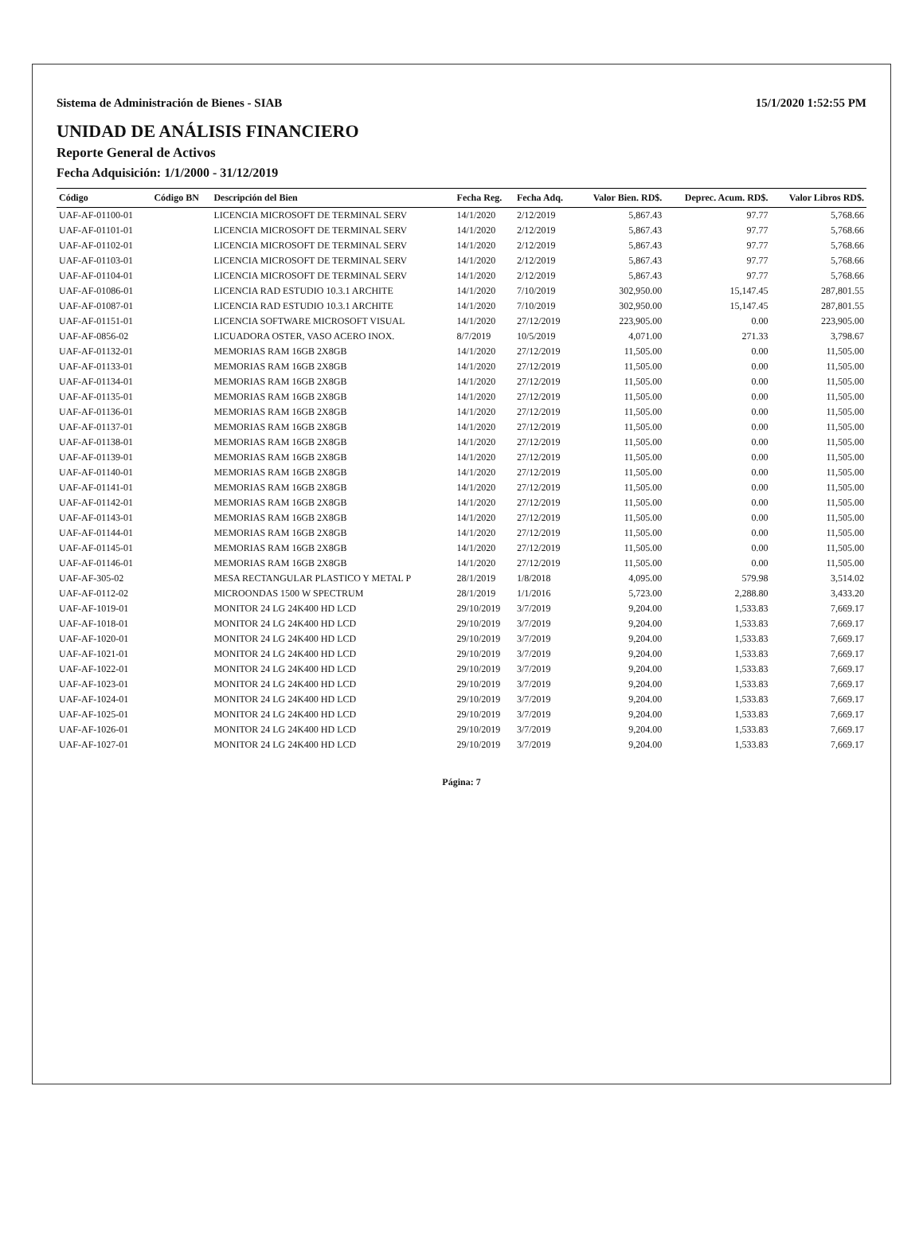Sistema de Administración de Bienes - SIAB 15/1/2020 1:52:55 PM
UNIDAD DE ANÁLISIS FINANCIERO
Reporte General de Activos
Fecha Adquisición: 1/1/2000 - 31/12/2019
| Código | Código BN | Descripción del Bien | Fecha Reg. | Fecha Adq. | Valor Bien. RD$. | Deprec. Acum. RD$. | Valor Libros RD$. |
| --- | --- | --- | --- | --- | --- | --- | --- |
| UAF-AF-01100-01 | | LICENCIA MICROSOFT DE TERMINAL SERV | 14/1/2020 | 2/12/2019 | 5,867.43 | 97.77 | 5,768.66 |
| UAF-AF-01101-01 | | LICENCIA MICROSOFT DE TERMINAL SERV | 14/1/2020 | 2/12/2019 | 5,867.43 | 97.77 | 5,768.66 |
| UAF-AF-01102-01 | | LICENCIA MICROSOFT DE TERMINAL SERV | 14/1/2020 | 2/12/2019 | 5,867.43 | 97.77 | 5,768.66 |
| UAF-AF-01103-01 | | LICENCIA MICROSOFT DE TERMINAL SERV | 14/1/2020 | 2/12/2019 | 5,867.43 | 97.77 | 5,768.66 |
| UAF-AF-01104-01 | | LICENCIA MICROSOFT DE TERMINAL SERV | 14/1/2020 | 2/12/2019 | 5,867.43 | 97.77 | 5,768.66 |
| UAF-AF-01086-01 | | LICENCIA RAD ESTUDIO 10.3.1 ARCHITE | 14/1/2020 | 7/10/2019 | 302,950.00 | 15,147.45 | 287,801.55 |
| UAF-AF-01087-01 | | LICENCIA RAD ESTUDIO 10.3.1 ARCHITE | 14/1/2020 | 7/10/2019 | 302,950.00 | 15,147.45 | 287,801.55 |
| UAF-AF-01151-01 | | LICENCIA SOFTWARE MICROSOFT VISUAL | 14/1/2020 | 27/12/2019 | 223,905.00 | 0.00 | 223,905.00 |
| UAF-AF-0856-02 | | LICUADORA OSTER, VASO ACERO INOX. | 8/7/2019 | 10/5/2019 | 4,071.00 | 271.33 | 3,798.67 |
| UAF-AF-01132-01 | | MEMORIAS RAM 16GB 2X8GB | 14/1/2020 | 27/12/2019 | 11,505.00 | 0.00 | 11,505.00 |
| UAF-AF-01133-01 | | MEMORIAS RAM 16GB 2X8GB | 14/1/2020 | 27/12/2019 | 11,505.00 | 0.00 | 11,505.00 |
| UAF-AF-01134-01 | | MEMORIAS RAM 16GB 2X8GB | 14/1/2020 | 27/12/2019 | 11,505.00 | 0.00 | 11,505.00 |
| UAF-AF-01135-01 | | MEMORIAS RAM 16GB 2X8GB | 14/1/2020 | 27/12/2019 | 11,505.00 | 0.00 | 11,505.00 |
| UAF-AF-01136-01 | | MEMORIAS RAM 16GB 2X8GB | 14/1/2020 | 27/12/2019 | 11,505.00 | 0.00 | 11,505.00 |
| UAF-AF-01137-01 | | MEMORIAS RAM 16GB 2X8GB | 14/1/2020 | 27/12/2019 | 11,505.00 | 0.00 | 11,505.00 |
| UAF-AF-01138-01 | | MEMORIAS RAM 16GB 2X8GB | 14/1/2020 | 27/12/2019 | 11,505.00 | 0.00 | 11,505.00 |
| UAF-AF-01139-01 | | MEMORIAS RAM 16GB 2X8GB | 14/1/2020 | 27/12/2019 | 11,505.00 | 0.00 | 11,505.00 |
| UAF-AF-01140-01 | | MEMORIAS RAM 16GB 2X8GB | 14/1/2020 | 27/12/2019 | 11,505.00 | 0.00 | 11,505.00 |
| UAF-AF-01141-01 | | MEMORIAS RAM 16GB 2X8GB | 14/1/2020 | 27/12/2019 | 11,505.00 | 0.00 | 11,505.00 |
| UAF-AF-01142-01 | | MEMORIAS RAM 16GB 2X8GB | 14/1/2020 | 27/12/2019 | 11,505.00 | 0.00 | 11,505.00 |
| UAF-AF-01143-01 | | MEMORIAS RAM 16GB 2X8GB | 14/1/2020 | 27/12/2019 | 11,505.00 | 0.00 | 11,505.00 |
| UAF-AF-01144-01 | | MEMORIAS RAM 16GB 2X8GB | 14/1/2020 | 27/12/2019 | 11,505.00 | 0.00 | 11,505.00 |
| UAF-AF-01145-01 | | MEMORIAS RAM 16GB 2X8GB | 14/1/2020 | 27/12/2019 | 11,505.00 | 0.00 | 11,505.00 |
| UAF-AF-01146-01 | | MEMORIAS RAM 16GB 2X8GB | 14/1/2020 | 27/12/2019 | 11,505.00 | 0.00 | 11,505.00 |
| UAF-AF-305-02 | | MESA RECTANGULAR PLASTICO Y METAL P | 28/1/2019 | 1/8/2018 | 4,095.00 | 579.98 | 3,514.02 |
| UAF-AF-0112-02 | | MICROONDAS 1500 W SPECTRUM | 28/1/2019 | 1/1/2016 | 5,723.00 | 2,288.80 | 3,433.20 |
| UAF-AF-1019-01 | | MONITOR 24 LG 24K400 HD LCD | 29/10/2019 | 3/7/2019 | 9,204.00 | 1,533.83 | 7,669.17 |
| UAF-AF-1018-01 | | MONITOR 24 LG 24K400 HD LCD | 29/10/2019 | 3/7/2019 | 9,204.00 | 1,533.83 | 7,669.17 |
| UAF-AF-1020-01 | | MONITOR 24 LG 24K400 HD LCD | 29/10/2019 | 3/7/2019 | 9,204.00 | 1,533.83 | 7,669.17 |
| UAF-AF-1021-01 | | MONITOR 24 LG 24K400 HD LCD | 29/10/2019 | 3/7/2019 | 9,204.00 | 1,533.83 | 7,669.17 |
| UAF-AF-1022-01 | | MONITOR 24 LG 24K400 HD LCD | 29/10/2019 | 3/7/2019 | 9,204.00 | 1,533.83 | 7,669.17 |
| UAF-AF-1023-01 | | MONITOR 24 LG 24K400 HD LCD | 29/10/2019 | 3/7/2019 | 9,204.00 | 1,533.83 | 7,669.17 |
| UAF-AF-1024-01 | | MONITOR 24 LG 24K400 HD LCD | 29/10/2019 | 3/7/2019 | 9,204.00 | 1,533.83 | 7,669.17 |
| UAF-AF-1025-01 | | MONITOR 24 LG 24K400 HD LCD | 29/10/2019 | 3/7/2019 | 9,204.00 | 1,533.83 | 7,669.17 |
| UAF-AF-1026-01 | | MONITOR 24 LG 24K400 HD LCD | 29/10/2019 | 3/7/2019 | 9,204.00 | 1,533.83 | 7,669.17 |
| UAF-AF-1027-01 | | MONITOR 24 LG 24K400 HD LCD | 29/10/2019 | 3/7/2019 | 9,204.00 | 1,533.83 | 7,669.17 |
Página: 7